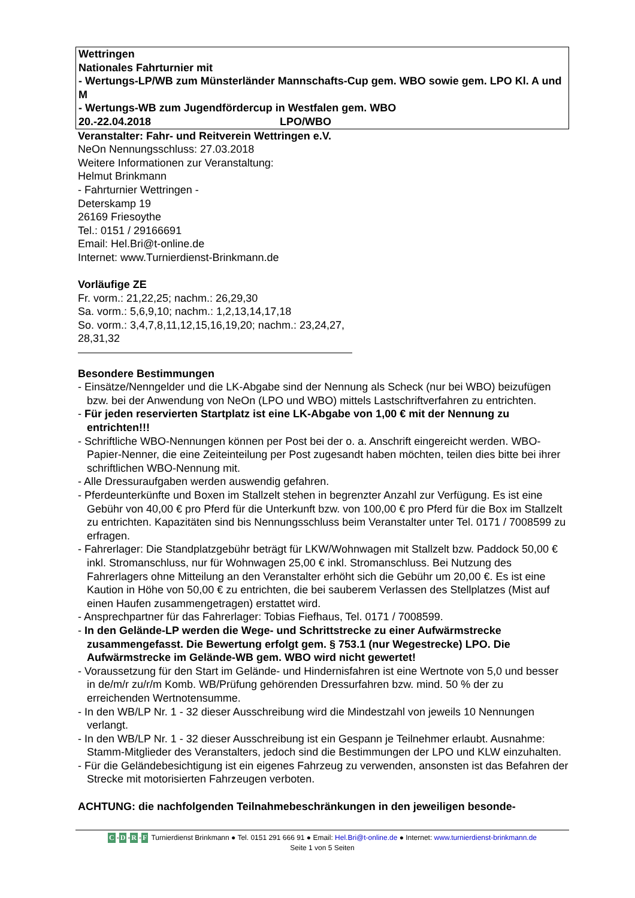Wettringen
Nationales Fahrturnier mit
- Wertungs-LP/WB zum Münsterländer Mannschafts-Cup gem. WBO sowie gem. LPO Kl. A und M
- Wertungs-WB zum Jugendfördercup in Westfalen gem. WBO
20.-22.04.2018 LPO/WBO
Veranstalter: Fahr- und Reitverein Wettringen e.V.
NeOn Nennungsschluss: 27.03.2018
Weitere Informationen zur Veranstaltung:
Helmut Brinkmann
- Fahrturnier Wettringen -
Deterskamp 19
26169 Friesoythe
Tel.: 0151 / 29166691
Email: Hel.Bri@t-online.de
Internet: www.Turnierdienst-Brinkmann.de
Vorläufige ZE
Fr. vorm.: 21,22,25; nachm.: 26,29,30
Sa. vorm.: 5,6,9,10; nachm.: 1,2,13,14,17,18
So. vorm.: 3,4,7,8,11,12,15,16,19,20; nachm.: 23,24,27,
28,31,32
Besondere Bestimmungen
- Einsätze/Nenngelder und die LK-Abgabe sind der Nennung als Scheck (nur bei WBO) beizufügen bzw. bei der Anwendung von NeOn (LPO und WBO) mittels Lastschriftverfahren zu entrichten.
- Für jeden reservierten Startplatz ist eine LK-Abgabe von 1,00 € mit der Nennung zu entrichten!!!
- Schriftliche WBO-Nennungen können per Post bei der o. a. Anschrift eingereicht werden. WBO-Papier-Nenner, die eine Zeiteinteilung per Post zugesandt haben möchten, teilen dies bitte bei ihrer schriftlichen WBO-Nennung mit.
- Alle Dressuraufgaben werden auswendig gefahren.
- Pferdeunterkünfte und Boxen im Stallzelt stehen in begrenzter Anzahl zur Verfügung. Es ist eine Gebühr von 40,00 € pro Pferd für die Unterkunft bzw. von 100,00 € pro Pferd für die Box im Stallzelt zu entrichten. Kapazitäten sind bis Nennungsschluss beim Veranstalter unter Tel. 0171 / 7008599 zu erfragen.
- Fahrerlager: Die Standplatzgebühr beträgt für LKW/Wohnwagen mit Stallzelt bzw. Paddock 50,00 € inkl. Stromanschluss, nur für Wohnwagen 25,00 € inkl. Stromanschluss. Bei Nutzung des Fahrerlagers ohne Mitteilung an den Veranstalter erhöht sich die Gebühr um 20,00 €. Es ist eine Kaution in Höhe von 50,00 € zu entrichten, die bei sauberem Verlassen des Stellplatzes (Mist auf einen Haufen zusammengetragen) erstattet wird.
- Ansprechpartner für das Fahrerlager: Tobias Fiefhaus, Tel. 0171 / 7008599.
- In den Gelände-LP werden die Wege- und Schrittstrecke zu einer Aufwärmstrecke zusammengefasst. Die Bewertung erfolgt gem. § 753.1 (nur Wegestrecke) LPO. Die Aufwärmstrecke im Gelände-WB gem. WBO wird nicht gewertet!
- Voraussetzung für den Start im Gelände- und Hindernisfahren ist eine Wertnote von 5,0 und besser in de/m/r zu/r/m Komb. WB/Prüfung gehörenden Dressurfahren bzw. mind. 50 % der zu erreichenden Wertnotensumme.
- In den WB/LP Nr. 1 - 32 dieser Ausschreibung wird die Mindestzahl von jeweils 10 Nennungen verlangt.
- In den WB/LP Nr. 1 - 32 dieser Ausschreibung ist ein Gespann je Teilnehmer erlaubt. Ausnahme: Stamm-Mitglieder des Veranstalters, jedoch sind die Bestimmungen der LPO und KLW einzuhalten.
- Für die Geländebesichtigung ist ein eigenes Fahrzeug zu verwenden, ansonsten ist das Befahren der Strecke mit motorisierten Fahrzeugen verboten.
ACHTUNG: die nachfolgenden Teilnahmebeschränkungen in den jeweiligen besonde-
C -D -R -F Turnierdienst Brinkmann ● Tel. 0151 291 666 91 ● Email: Hel.Bri@t-online.de ● Internet: www.turnierdienst-brinkmann.de
Seite 1 von 5 Seiten